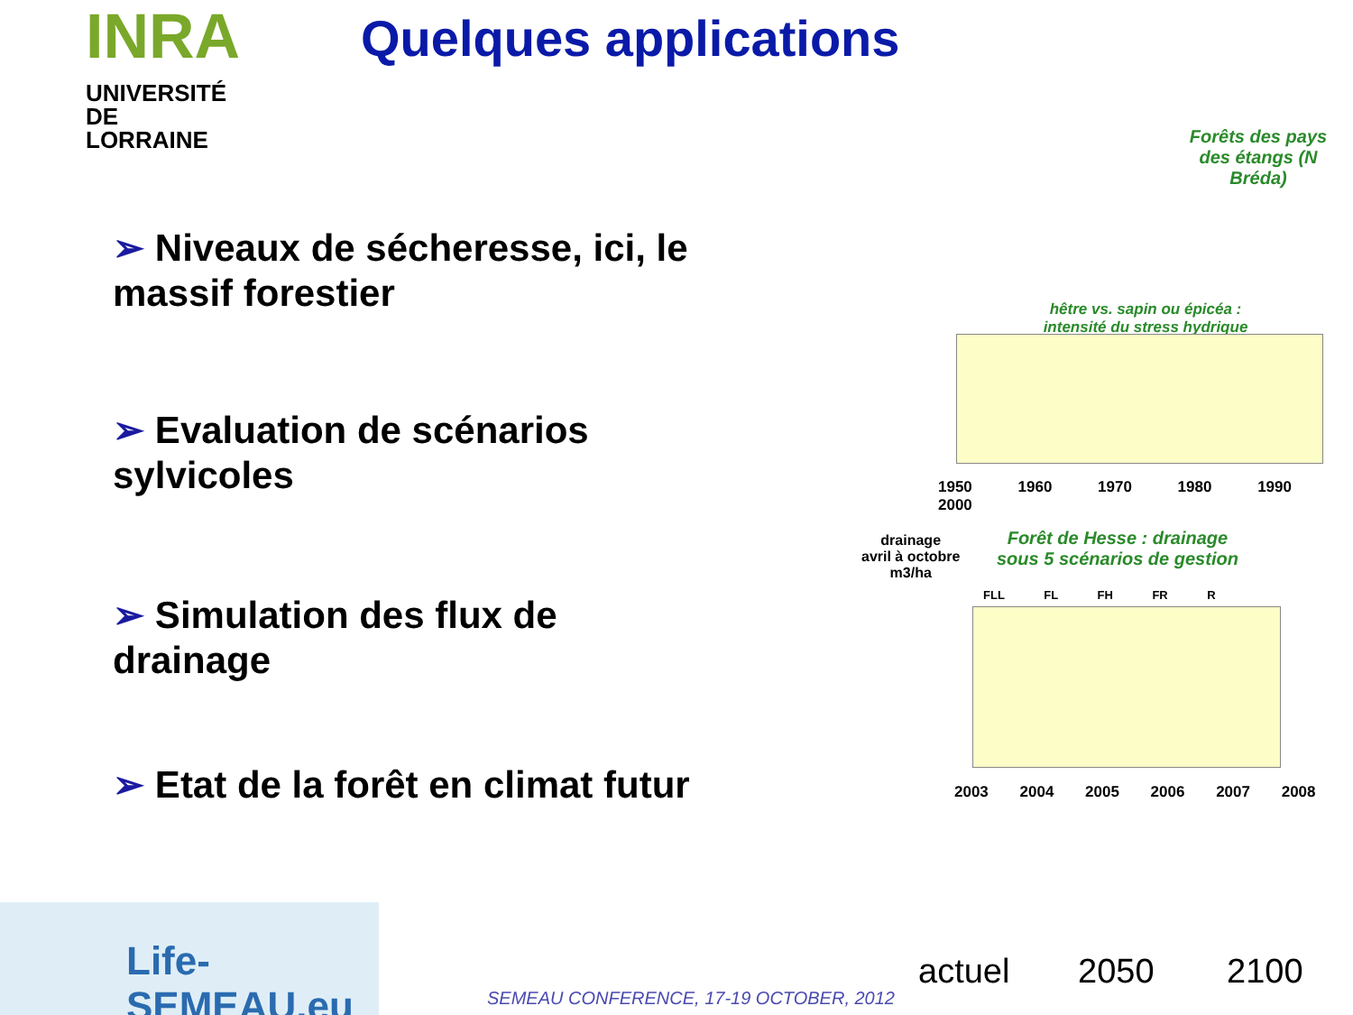INRA
UNIVERSITÉ
DE LORRAINE
Quelques applications
➢ Niveaux de sécheresse, ici, le massif forestier
➢ Evaluation de scénarios sylvicoles
➢ Simulation des flux de drainage
➢ Etat de la forêt en climat futur
Forêts des pays des étangs (N Bréda)
hêtre vs. sapin ou épicéa : intensité du stress hydrique
1950 1960 1970 1980 1990 2000
drainage
avril à octobre
m3/ha
Forêt de Hesse : drainage
sous 5 scénarios de gestion
FLL FL FH FR R
2003 2004 2005 2006 2007 2008
actuel 2050 2100
Life-SEMEAU.eu
SEMEAU CONFERENCE, 17-19 OCTOBER, 2012